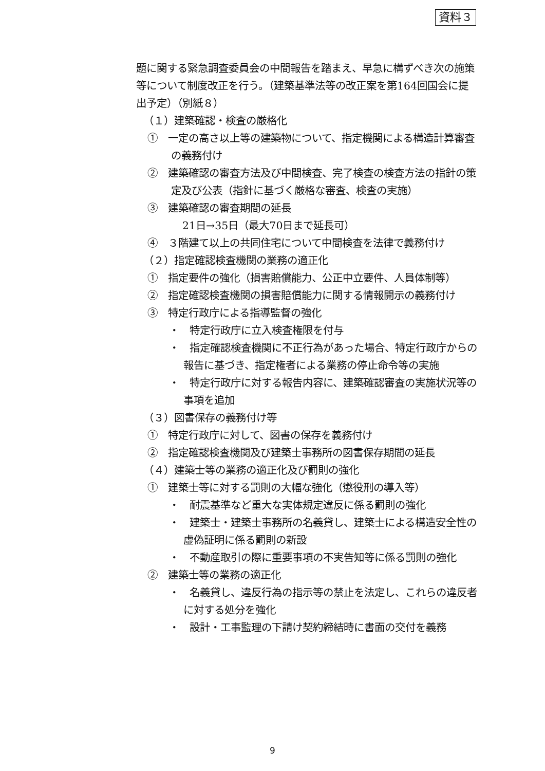資料３
題に関する緊急調査委員会の中間報告を踏まえ、早急に構ずべき次の施策等について制度改正を行う。（建築基準法等の改正案を第164回国会に提出予定）（別紙８）
（１）建築確認・検査の厳格化
①　一定の高さ以上等の建築物について、指定機関による構造計算審査の義務付け
②　建築確認の審査方法及び中間検査、完了検査の検査方法の指針の策定及び公表（指針に基づく厳格な審査、検査の実施）
③　建築確認の審査期間の延長
21日→35日（最大70日まで延長可）
④　３階建て以上の共同住宅について中間検査を法律で義務付け
（２）指定確認検査機関の業務の適正化
①　指定要件の強化（損害賠償能力、公正中立要件、人員体制等）
②　指定確認検査機関の損害賠償能力に関する情報開示の義務付け
③　特定行政庁による指導監督の強化
・　特定行政庁に立入検査権限を付与
・　指定確認検査機関に不正行為があった場合、特定行政庁からの報告に基づき、指定権者による業務の停止命令等の実施
・　特定行政庁に対する報告内容に、建築確認審査の実施状況等の事項を追加
（３）図書保存の義務付け等
①　特定行政庁に対して、図書の保存を義務付け
②　指定確認検査機関及び建築士事務所の図書保存期間の延長
（４）建築士等の業務の適正化及び罰則の強化
①　建築士等に対する罰則の大幅な強化（懲役刑の導入等）
・　耐震基準など重大な実体規定違反に係る罰則の強化
・　建築士・建築士事務所の名義貸し、建築士による構造安全性の虚偽証明に係る罰則の新設
・　不動産取引の際に重要事項の不実告知等に係る罰則の強化
②　建築士等の業務の適正化
・　名義貸し、違反行為の指示等の禁止を法定し、これらの違反者に対する処分を強化
・　設計・工事監理の下請け契約締結時に書面の交付を義務
9